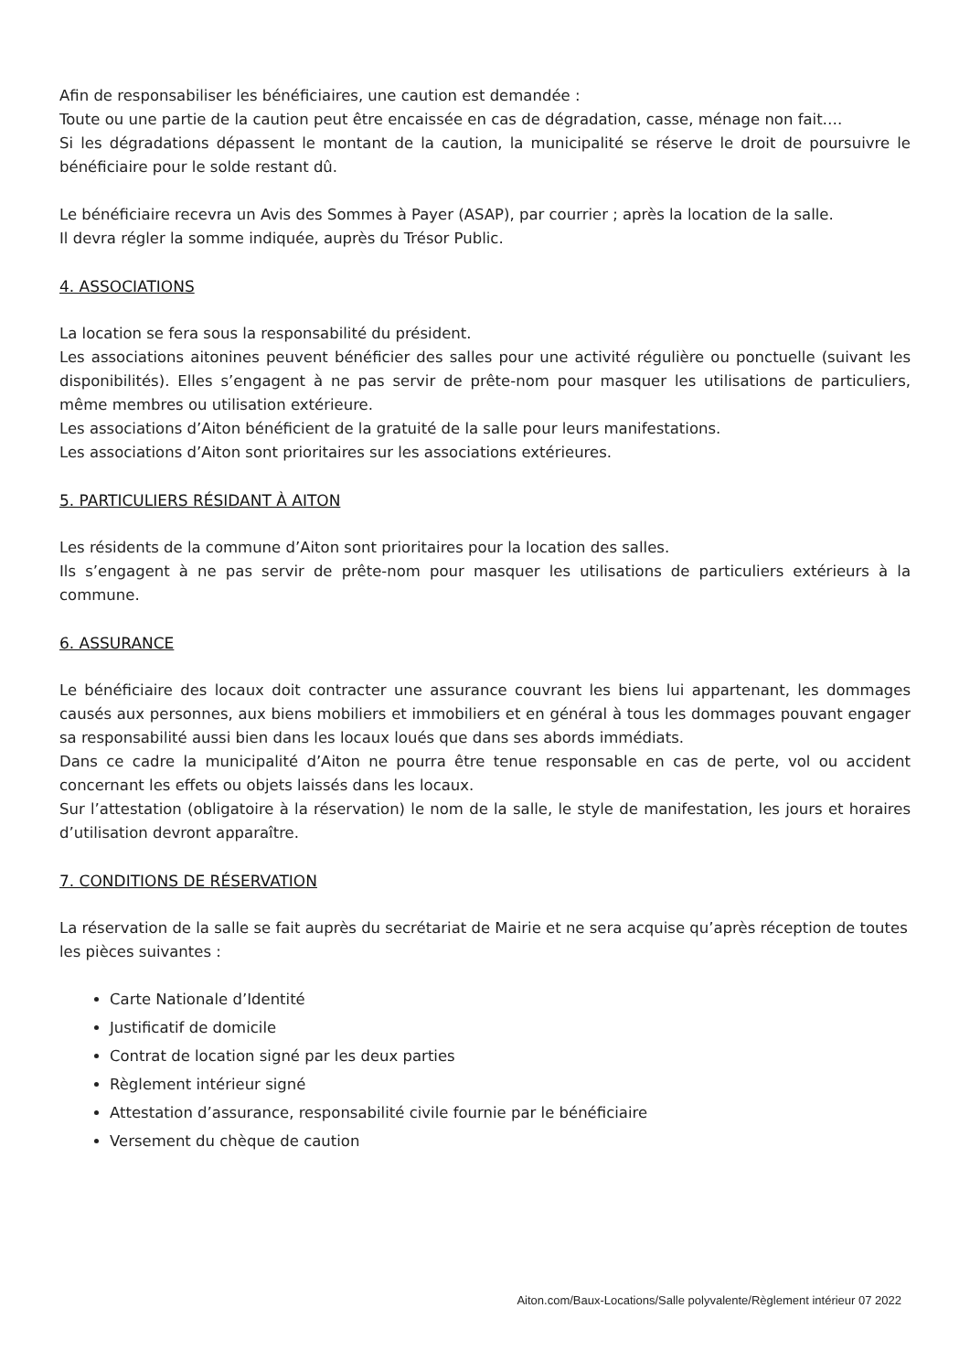Afin de responsabiliser les bénéficiaires, une caution est demandée :
Toute ou une partie de la caution peut être encaissée en cas de dégradation, casse, ménage non fait….
Si les dégradations dépassent le montant de la caution, la municipalité se réserve le droit de poursuivre le bénéficiaire pour le solde restant dû.
Le bénéficiaire recevra un Avis des Sommes à Payer (ASAP), par courrier ; après la location de la salle.
Il devra régler la somme indiquée, auprès du Trésor Public.
4. ASSOCIATIONS
La location se fera sous la responsabilité du président.
Les associations aitonines peuvent bénéficier des salles pour une activité régulière ou ponctuelle (suivant les disponibilités). Elles s’engagent à ne pas servir de prête-nom pour masquer les utilisations de particuliers, même membres ou utilisation extérieure.
Les associations d’Aiton bénéficient de la gratuité de la salle pour leurs manifestations.
Les associations d’Aiton sont prioritaires sur les associations extérieures.
5. PARTICULIERS RÉSIDANT À AITON
Les résidents de la commune d’Aiton sont prioritaires pour la location des salles.
Ils s’engagent à ne pas servir de prête-nom pour masquer les utilisations de particuliers extérieurs à la commune.
6. ASSURANCE
Le bénéficiaire des locaux doit contracter une assurance couvrant les biens lui appartenant, les dommages causés aux personnes, aux biens mobiliers et immobiliers et en général à tous les dommages pouvant engager sa responsabilité aussi bien dans les locaux loués que dans ses abords immédiats.
Dans ce cadre la municipalité d’Aiton ne pourra être tenue responsable en cas de perte, vol ou accident concernant les effets ou objets laissés dans les locaux.
Sur l’attestation (obligatoire à la réservation) le nom de la salle, le style de manifestation, les jours et horaires d’utilisation devront apparaître.
7. CONDITIONS DE RÉSERVATION
La réservation de la salle se fait auprès du secrétariat de Mairie et ne sera acquise qu’après réception de toutes les pièces suivantes :
Carte Nationale d’Identité
Justificatif de domicile
Contrat de location signé par les deux parties
Règlement intérieur signé
Attestation d’assurance, responsabilité civile fournie par le bénéficiaire
Versement du chèque de caution
Aiton.com/Baux-Locations/Salle polyvalente/Règlement intérieur 07 2022